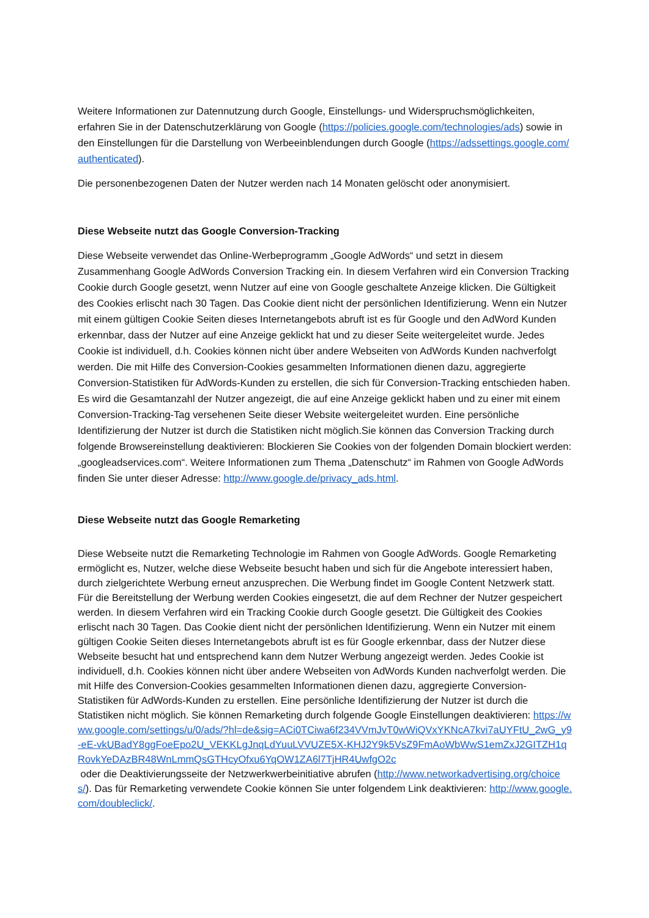Weitere Informationen zur Datennutzung durch Google, Einstellungs- und Widerspruchsmöglichkeiten, erfahren Sie in der Datenschutzerklärung von Google (https://policies.google.com/technologies/ads) sowie in den Einstellungen für die Darstellung von Werbeeinblendungen durch Google (https://adssettings.google.com/authenticated).
Die personenbezogenen Daten der Nutzer werden nach 14 Monaten gelöscht oder anonymisiert.
Diese Webseite nutzt das Google Conversion-Tracking
Diese Webseite verwendet das Online-Werbeprogramm „Google AdWords“ und setzt in diesem Zusammenhang Google AdWords Conversion Tracking ein. In diesem Verfahren wird ein Conversion Tracking Cookie durch Google gesetzt, wenn Nutzer auf eine von Google geschaltete Anzeige klicken. Die Gültigkeit des Cookies erlischt nach 30 Tagen. Das Cookie dient nicht der persönlichen Identifizierung. Wenn ein Nutzer mit einem gültigen Cookie Seiten dieses Internetangebots abruft ist es für Google und den AdWord Kunden erkennbar, dass der Nutzer auf eine Anzeige geklickt hat und zu dieser Seite weitergeleitet wurde. Jedes Cookie ist individuell, d.h. Cookies können nicht über andere Webseiten von AdWords Kunden nachverfolgt werden. Die mit Hilfe des Conversion-Cookies gesammelten Informationen dienen dazu, aggregierte Conversion-Statistiken für AdWords-Kunden zu erstellen, die sich für Conversion-Tracking entschieden haben. Es wird die Gesamtanzahl der Nutzer angezeigt, die auf eine Anzeige geklickt haben und zu einer mit einem Conversion-Tracking-Tag versehenen Seite dieser Website weitergeleitet wurden. Eine persönliche Identifizierung der Nutzer ist durch die Statistiken nicht möglich.Sie können das Conversion Tracking durch folgende Browsereinstellung deaktivieren: Blockieren Sie Cookies von der folgenden Domain blockiert werden: „googleadservices.com“. Weitere Informationen zum Thema „Datenschutz“ im Rahmen von Google AdWords finden Sie unter dieser Adresse: http://www.google.de/privacy_ads.html.
Diese Webseite nutzt das Google Remarketing
Diese Webseite nutzt die Remarketing Technologie im Rahmen von Google AdWords. Google Remarketing ermöglicht es, Nutzer, welche diese Webseite besucht haben und sich für die Angebote interessiert haben, durch zielgerichtete Werbung erneut anzusprechen. Die Werbung findet im Google Content Netzwerk statt. Für die Bereitstellung der Werbung werden Cookies eingesetzt, die auf dem Rechner der Nutzer gespeichert werden. In diesem Verfahren wird ein Tracking Cookie durch Google gesetzt. Die Gültigkeit des Cookies erlischt nach 30 Tagen. Das Cookie dient nicht der persönlichen Identifizierung. Wenn ein Nutzer mit einem gültigen Cookie Seiten dieses Internetangebots abruft ist es für Google erkennbar, dass der Nutzer diese Webseite besucht hat und entsprechend kann dem Nutzer Werbung angezeigt werden. Jedes Cookie ist individuell, d.h. Cookies können nicht über andere Webseiten von AdWords Kunden nachverfolgt werden. Die mit Hilfe des Conversion-Cookies gesammelten Informationen dienen dazu, aggregierte Conversion-Statistiken für AdWords-Kunden zu erstellen. Eine persönliche Identifizierung der Nutzer ist durch die Statistiken nicht möglich. Sie können Remarketing durch folgende Google Einstellungen deaktivieren: https://www.google.com/settings/u/0/ads/?hl=de&sig=ACi0TCiwa6f234VVmJvT0wWiQVxYKNcA7kvi7aUYFtU_2wG_y9-eE-vkUBadY8ggFoeEpo2U_VEKKLgJnqLdYuuLVVUZE5X-KHJ2Y9k5VsZ9FmAoWbWwS1emZxJ2GITZH1qRovkYeDAzBR48WnLmmQsGTHcyOfxu6YqOW1ZA6l7TjHR4UwfgO2c
oder die Deaktivierungsseite der Netzwerkwerbeinitiative abrufen (http://www.networkadvertising.org/choices/). Das für Remarketing verwendete Cookie können Sie unter folgendem Link deaktivieren: http://www.google.com/doubleclick/.